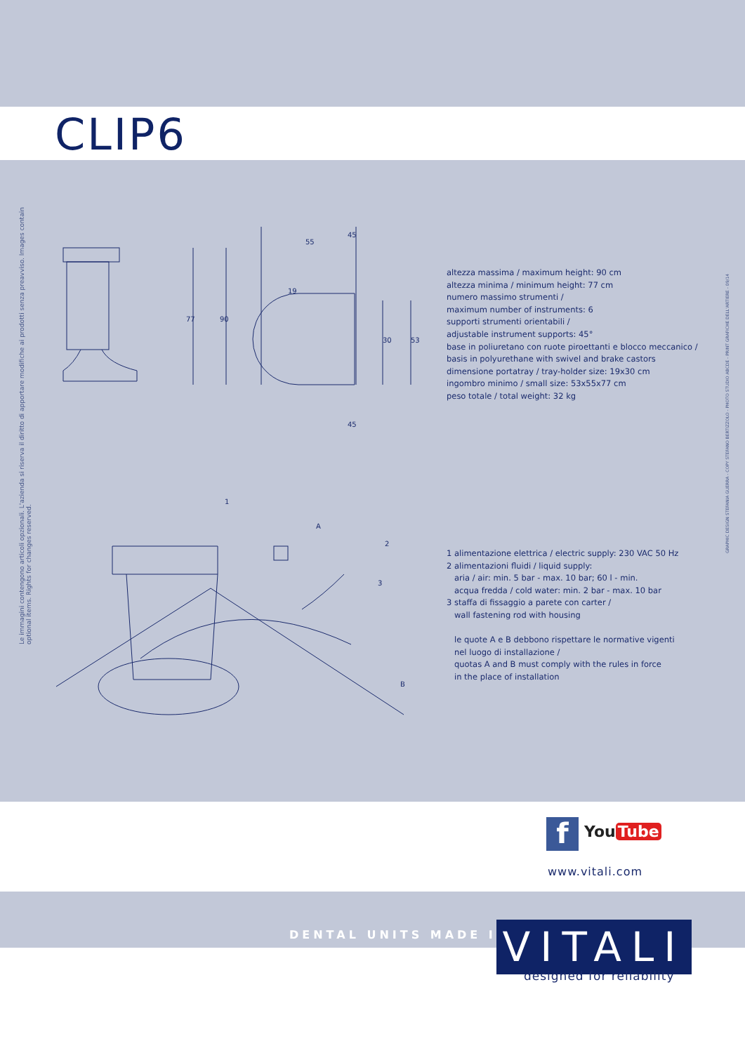CLIP6
Le immagini contengono articoli opzionali. L'azienda si riserva il diritto di apportare modifiche ai prodotti senza preavviso. Images contain optional items. Rights for changes reserved.
GRAPHIC DESIGN STEFANIA GUERRA - COPY STEFANO BERTIZZOLO - PHOTO STUDIO ABCDE - PRINT GRAFICHE DELL'ARTIERE - 09/14
55
19
77
90
30
53
45
45
1
A
2
3
B
altezza massima / maximum height: 90 cm
altezza minima / minimum height: 77 cm
numero massimo strumenti /
maximum number of instruments: 6
supporti strumenti orientabili /
adjustable instrument supports: 45°
base in poliuretano con ruote piroettanti e blocco meccanico /
basis in polyurethane with swivel and brake castors
dimensione portatray / tray-holder size: 19x30 cm
ingombro minimo / small size: 53x55x77 cm
peso totale / total weight: 32 kg
1 alimentazione elettrica / electric supply: 230 VAC 50 Hz
2 alimentazioni fluidi / liquid supply:
aria / air: min. 5 bar - max. 10 bar; 60 l - min.
acqua fredda / cold water: min. 2 bar - max. 10 bar
3 staffa di fissaggio a parete con carter /
wall fastening rod with housing
le quote A e B debbono rispettare le normative vigenti
nel luogo di installazione /
quotas A and B must comply with the rules in force
in the place of installation
f You Tube
www.vitali.com
DENTAL UNITS MADE IN
VITALI
designed for reliability